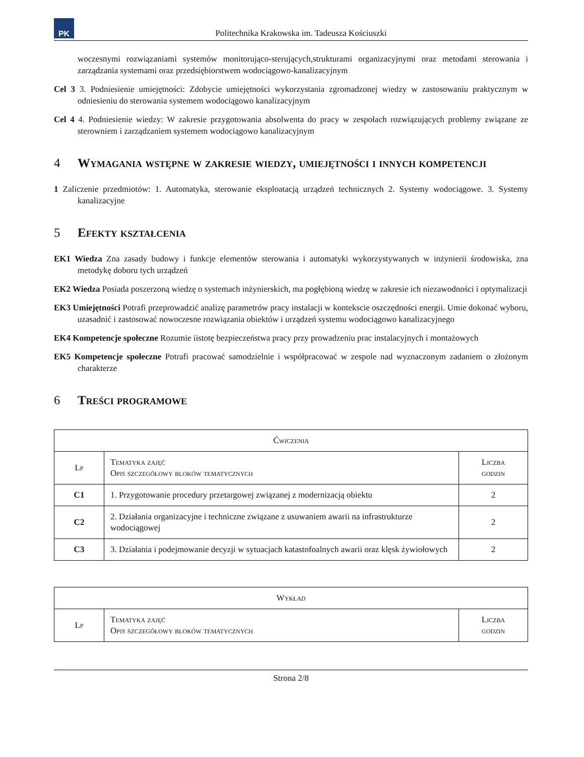PK
Politechnika Krakowska im. Tadeusza Kościuszki
woczesnymi rozwiązaniami systemów monitorująco-sterujących,strukturami organizacyjnymi oraz metodami sterowania i zarządzania systemami oraz przedsiębiorstwem wodociągowo-kanalizacyjnym
Cel 3 3. Podniesienie umiejętności: Zdobycie umiejętności wykorzystania zgromadzonej wiedzy w zastosowaniu praktycznym w odniesieniu do sterowania systemem wodociągowo kanalizacyjnym
Cel 4 4. Podniesienie wiedzy: W zakresie przygotowania absolwenta do pracy w zespołach rozwiązujących problemy związane ze sterowniem i zarządzaniem systemem wodociągowo kanalizacyjnym
4 Wymagania wstępne w zakresie wiedzy, umiejętności i innych kompetencji
1 Zaliczenie przedmiotów: 1. Automatyka, sterowanie eksploatacją urządzeń technicznych 2. Systemy wodociągowe. 3. Systemy kanalizacyjne
5 Efekty kształcenia
EK1 Wiedza Zna zasady budowy i funkcje elementów sterowania i automatyki wykorzystywanych w inżynierii środowiska, zna metodykę doboru tych urządzeń
EK2 Wiedza Posiada poszerzoną wiedzę o systemach inżynierskich, ma pogłębioną wiedzę w zakresie ich niezawodności i optymalizacji
EK3 Umiejętności Potrafi przeprowadzić analizę parametrów pracy instalacji w kontekscie oszczędności energii. Umie dokonać wyboru, uzasadnić i zastosować nowoczesne rozwiązania obiektów i urządzeń systemu wodociągowo kanalizacyjnego
EK4 Kompetencje społeczne Rozumie iistotę bezpieczeństwa pracy przy prowadzeniu prac instalacyjnych i montażowych
EK5 Kompetencje społeczne Potrafi pracować samodzielnie i współpracować w zespole nad wyznaczonym zadaniem o złożonym charakterze
6 Treści programowe
| Ćwiczenia | | |
| --- | --- | --- |
| Lp | Tematyka zajęć Opis szczegółowy bloków tematycznych | Liczba godzin |
| C1 | 1. Przygotowanie procedury przetargowej związanej z modernizacją obiektu | 2 |
| C2 | 2. Działania organizacyjne i techniczne związane z usuwaniem awarii na infrastrukturze wodociągowej | 2 |
| C3 | 3. Działania i podejmowanie decyzji w sytuacjach katastofoalnych awarii oraz klęsk żywiołowych | 2 |
| Wykład | | |
| --- | --- | --- |
| Lp | Tematyka zajęć Opis szczegółowy bloków tematycznych | Liczba godzin |
Strona 2/8